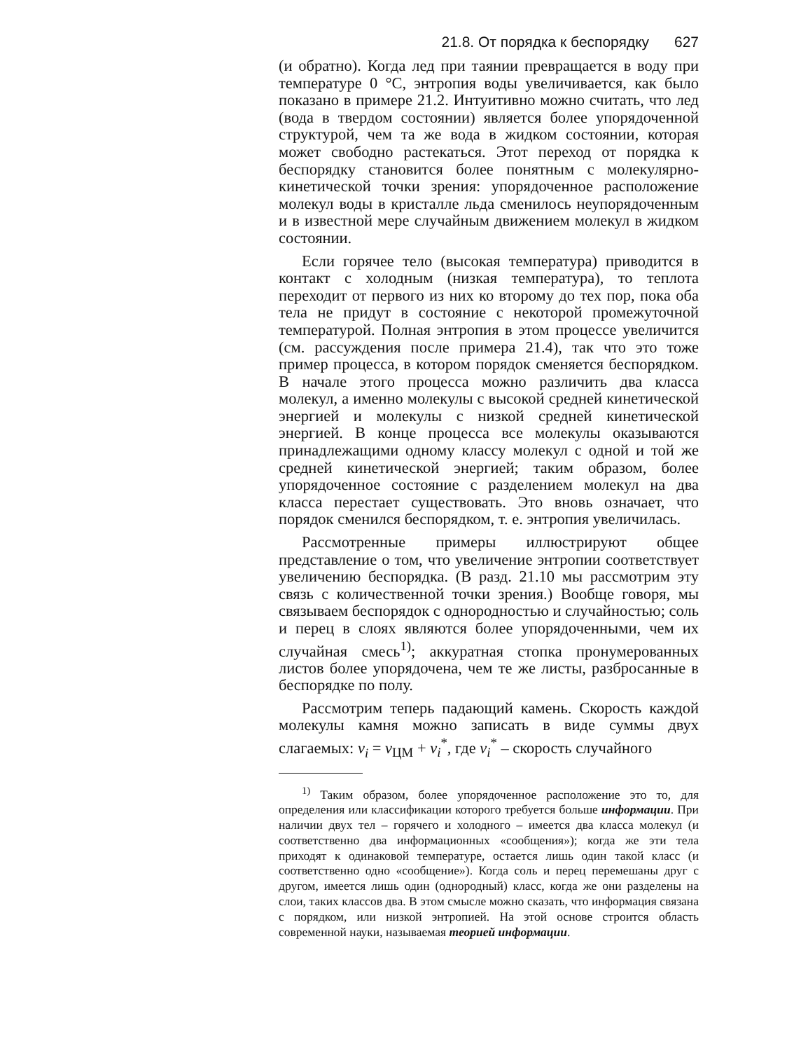21.8. От порядка к беспорядку 627
(и обратно). Когда лед при таянии превращается в воду при температуре 0 °C, энтропия воды увеличивается, как было показано в примере 21.2. Интуитивно можно считать, что лед (вода в твердом состоянии) является более упорядоченной структурой, чем та же вода в жидком состоянии, которая может свободно растекаться. Этот переход от порядка к беспорядку становится более понятным с молекулярно-кинетической точки зрения: упорядоченное расположение молекул воды в кристалле льда сменилось неупорядоченным и в известной мере случайным движением молекул в жидком состоянии.
Если горячее тело (высокая температура) приводится в контакт с холодным (низкая температура), то теплота переходит от первого из них ко второму до тех пор, пока оба тела не придут в состояние с некоторой промежуточной температурой. Полная энтропия в этом процессе увеличится (см. рассуждения после примера 21.4), так что это тоже пример процесса, в котором порядок сменяется беспорядком. В начале этого процесса можно различить два класса молекул, а именно молекулы с высокой средней кинетической энергией и молекулы с низкой средней кинетической энергией. В конце процесса все молекулы оказываются принадлежащими одному классу молекул с одной и той же средней кинетической энергией; таким образом, более упорядоченное состояние с разделением молекул на два класса перестает существовать. Это вновь означает, что порядок сменился беспорядком, т. е. энтропия увеличилась.
Рассмотренные примеры иллюстрируют общее представление о том, что увеличение энтропии соответствует увеличению беспорядка. (В разд. 21.10 мы рассмотрим эту связь с количественной точки зрения.) Вообще говоря, мы связываем беспорядок с однородностью и случайностью; соль и перец в слоях являются более упорядоченными, чем их случайная смесь<sup>1)</sup>; аккуратная стопка пронумерованных листов более упорядочена, чем те же листы, разбросанные в беспорядке по полу.
Рассмотрим теперь падающий камень. Скорость каждой молекулы камня можно записать в виде суммы двух слагаемых: v<sub>i</sub> = v<sub>ЦМ</sub> + v<sub>i</sub><sup>*</sup>, где v<sub>i</sub><sup>*</sup> – скорость случайного
<sup>1)</sup> Таким образом, более упорядоченное расположение это то, для определения или классификации которого требуется больше информации. При наличии двух тел – горячего и холодного – имеется два класса молекул (и соответственно два информационных «сообщения»); когда же эти тела приходят к одинаковой температуре, остается лишь один такой класс (и соответственно одно «сообщение»). Когда соль и перец перемешаны друг с другом, имеется лишь один (однородный) класс, когда же они разделены на слои, таких классов два. В этом смысле можно сказать, что информация связана с порядком, или низкой энтропией. На этой основе строится область современной науки, называемая теорией информации.